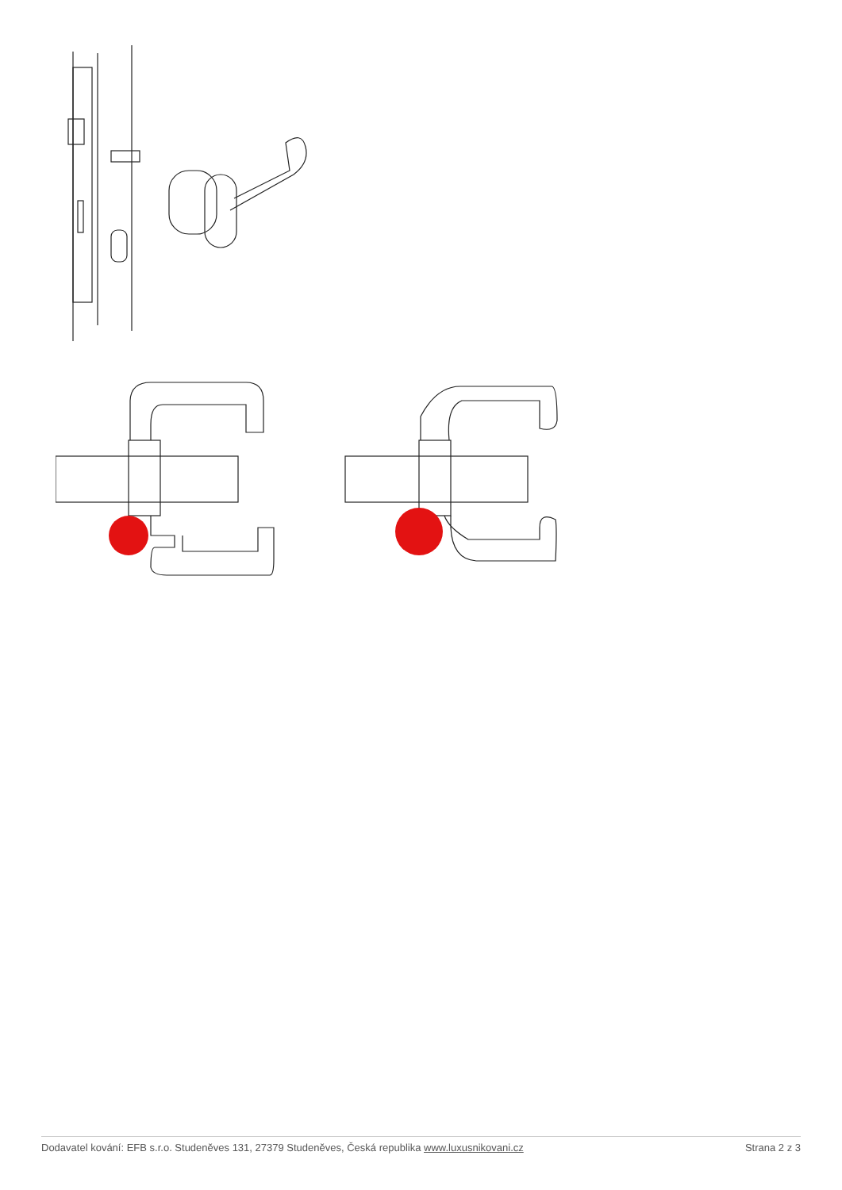Dodavatel kování: EFB s.r.o. Studeněves 131, 27379 Studeněves, Česká republika www.luxusnikovani.cz Strana 2 z 3